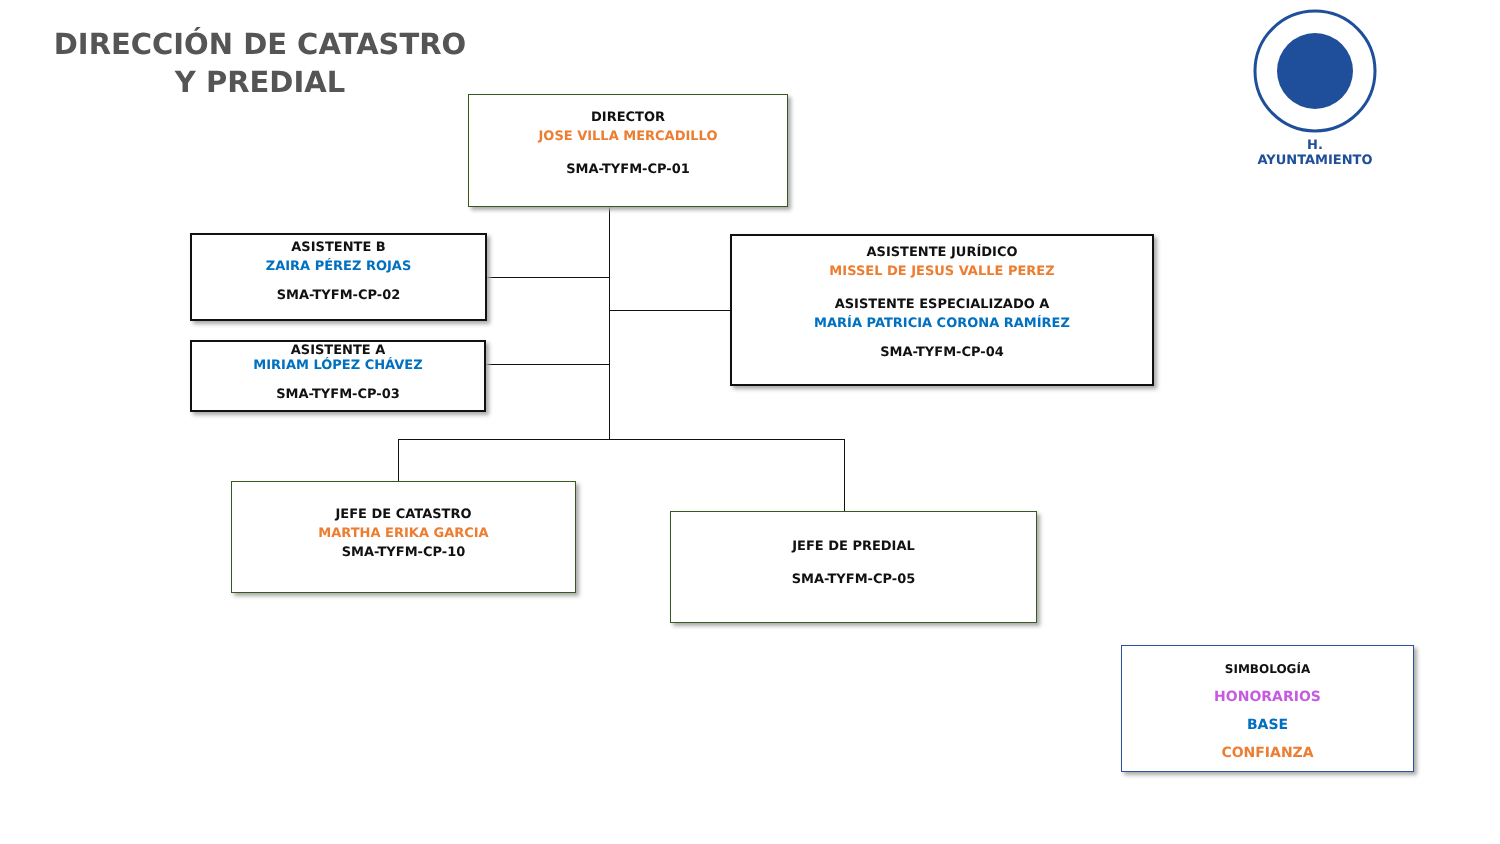DIRECCIÓN DE CATASTRO Y PREDIAL
H. AYUNTAMIENTO
DIRECTOR
JOSE VILLA MERCADILLO
SMA-TYFM-CP-01
ASISTENTE B
ZAIRA PÉREZ ROJAS
SMA-TYFM-CP-02
ASISTENTE A
MIRIAM LÓPEZ CHÁVEZ
SMA-TYFM-CP-03
ASISTENTE JURÍDICO
MISSEL DE JESUS VALLE PEREZ
ASISTENTE ESPECIALIZADO A
MARÍA PATRICIA CORONA RAMÍREZ
SMA-TYFM-CP-04
JEFE DE CATASTRO
MARTHA ERIKA GARCIA
SMA-TYFM-CP-10
JEFE DE PREDIAL
SMA-TYFM-CP-05
SIMBOLOGÍA
HONORARIOS
BASE
CONFIANZA